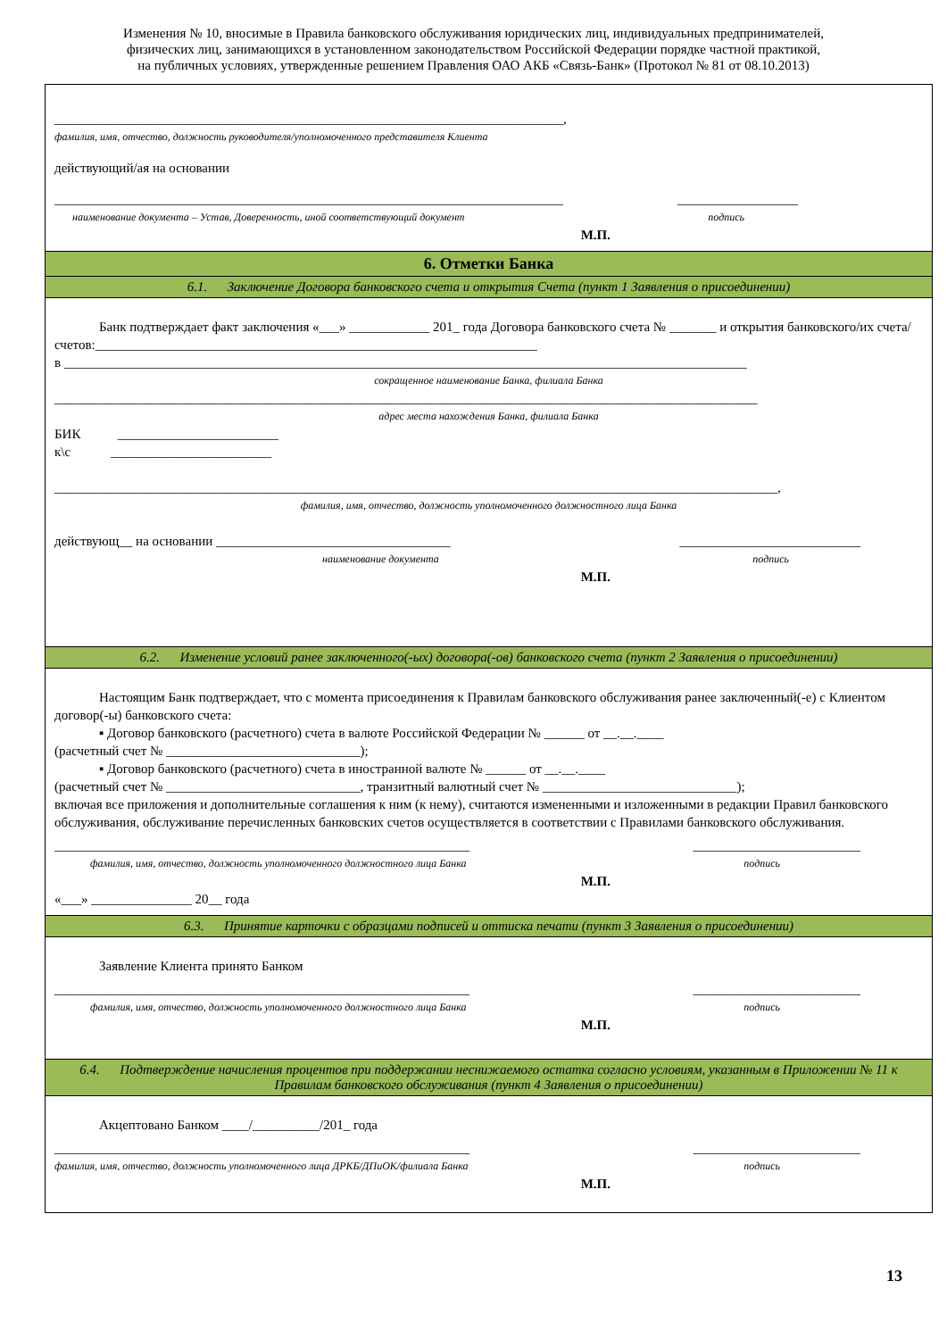Изменения № 10, вносимые в Правила банковского обслуживания юридических лиц, индивидуальных предпринимателей,
физических лиц, занимающихся в установленном законодательством Российской Федерации порядке частной практикой,
на публичных условиях, утвержденные решением Правления ОАО АКБ «Связь-Банк» (Протокол № 81 от 08.10.2013)
____________________________________________________________________________,
фамилия, имя, отчество, должность руководителя/уполномоченного представителя Клиента
действующий/ая на основании
____________________________________________________________________________ __________________
наименование документа – Устав, Доверенность, иной соответствующий документ подпись
М.П.
6. Отметки Банка
6.1. Заключение Договора банковского счета и открытия Счета (пункт 1 Заявления о присоединении)
Банк подтверждает факт заключения «___» ____________ 201_ года Договора банковского счета № _______ и открытия банковского/их счета/счетов:__________________________________________________________________
в ______________________________________________________________________________________________________
сокращенное наименование Банка, филиала Банка
_________________________________________________________________________________________________________
адрес места нахождения Банка, филиала Банка
БИК ________________________
к\с ________________________
____________________________________________________________________________________________________________,
фамилия, имя, отчество, должность уполномоченного должностного лица Банка
действующ__ на основании ___________________________________ ___________________________
наименование документа подпись
М.П.
6.2. Изменение условий ранее заключенного(-ых) договора(-ов) банковского счета (пункт 2 Заявления о присоединении)
Настоящим Банк подтверждает, что с момента присоединения к Правилам банковского обслуживания ранее заключенный(-е) с Клиентом договор(-ы) банковского счета:
▪ Договор банковского (расчетного) счета в валюте Российской Федерации № ______ от __.__.____
(расчетный счет № _____________________________);
▪ Договор банковского (расчетного) счета в иностранной валюте № ______ от __.__.____
(расчетный счет № _____________________________, транзитный валютный счет № _____________________________);
включая все приложения и дополнительные соглашения к ним (к нему), считаются измененными и изложенными в редакции Правил банковского обслуживания, обслуживание перечисленных банковских счетов осуществляется в соответствии с Правилами банковского обслуживания.
______________________________________________________________ _________________________
фамилия, имя, отчество, должность уполномоченного должностного лица Банка подпись
М.П.
«___» _______________ 20__ года
6.3. Принятие карточки с образцами подписей и оттиска печати (пункт 3 Заявления о присоединении)
Заявление Клиента принято Банком
______________________________________________________________ _________________________
фамилия, имя, отчество, должность уполномоченного должностного лица Банка подпись
М.П.
6.4. Подтверждение начисления процентов при поддержании неснижаемого остатка согласно условиям, указанным в Приложении № 11 к Правилам банковского обслуживания (пункт 4 Заявления о присоединении)
Акцептовано Банком ____/__________/201_ года
______________________________________________________________ _________________________
фамилия, имя, отчество, должность уполномоченного лица ДРКБ/ДПиОК/филиала Банка подпись
М.П.
13